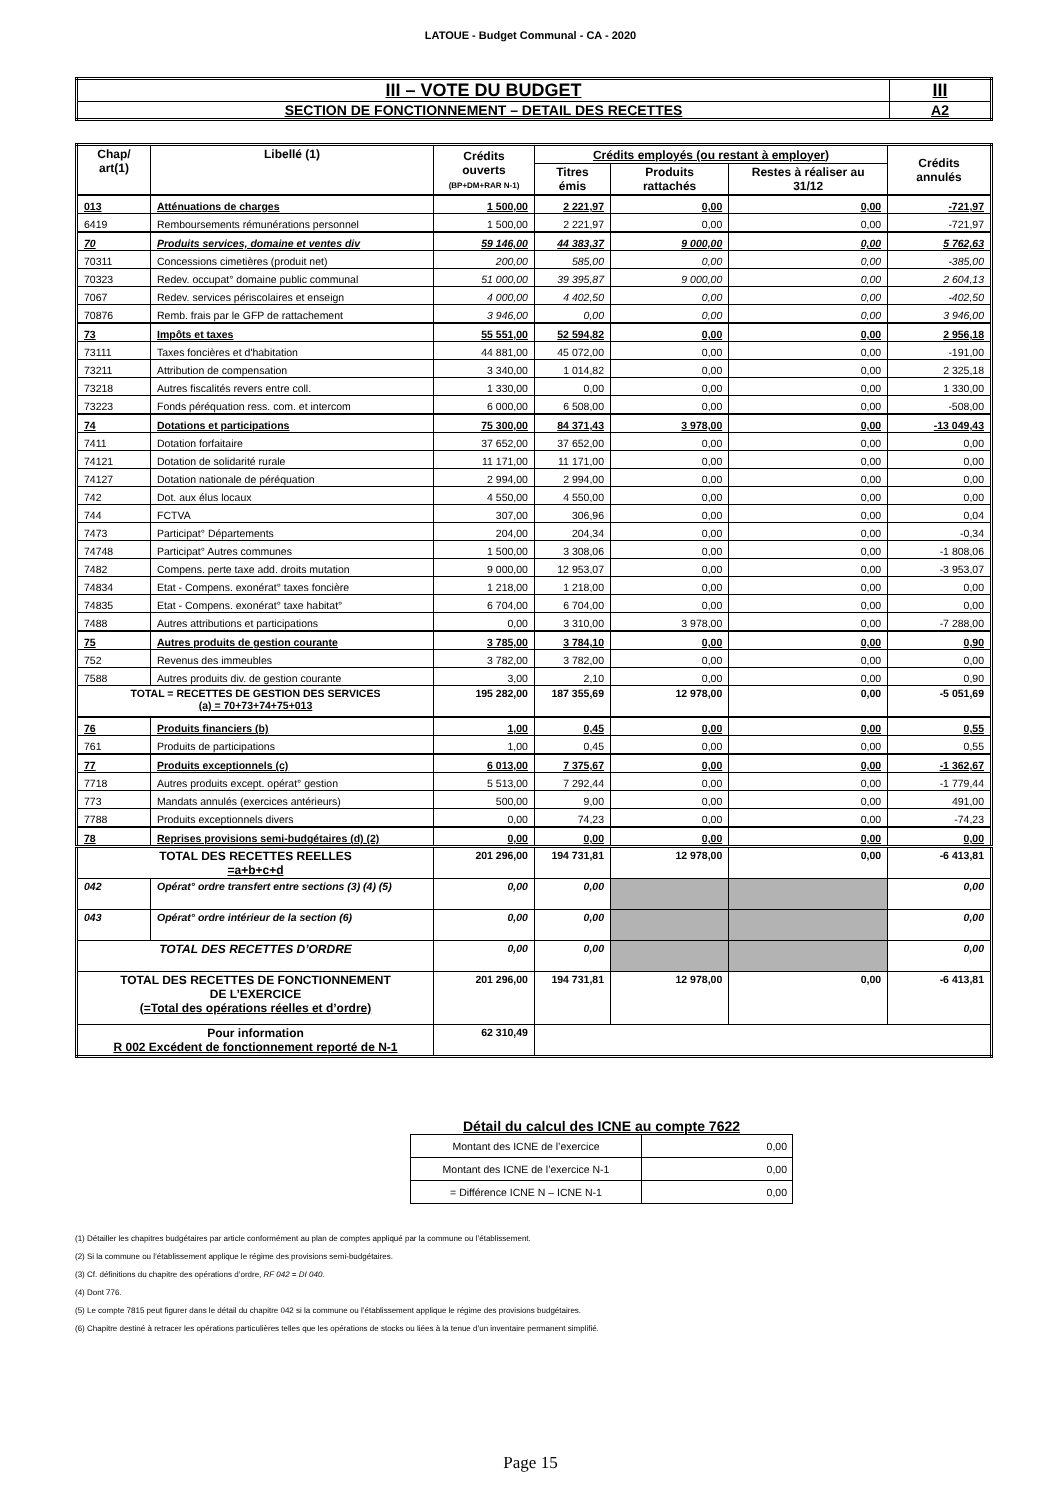LATOUE - Budget Communal - CA - 2020
| III – VOTE DU BUDGET | III |
| SECTION DE FONCTIONNEMENT – DETAIL DES RECETTES | A2 |
| Chap/ art(1) | Libellé (1) | Crédits ouverts (BP+DM+RAR N-1) | Crédits employés (ou restant à employer) | | | Crédits annulés |
| --- | --- | --- | --- | --- | --- | --- |
| | | | Titres émis | Produits rattachés | Restes à réaliser au 31/12 | |
| 013 | Atténuations de charges | 1 500,00 | 2 221,97 | 0,00 | 0,00 | -721,97 |
| 6419 | Remboursements rémunérations personnel | 1 500,00 | 2 221,97 | 0,00 | 0,00 | -721,97 |
| 70 | Produits services, domaine et ventes div | 59 146,00 | 44 383,37 | 9 000,00 | 0,00 | 5 762,63 |
| 70311 | Concessions cimetières (produit net) | 200,00 | 585,00 | 0,00 | 0,00 | -385,00 |
| 70323 | Redev. occupat° domaine public communal | 51 000,00 | 39 395,87 | 9 000,00 | 0,00 | 2 604,13 |
| 7067 | Redev. services périscolaires et enseign | 4 000,00 | 4 402,50 | 0,00 | 0,00 | -402,50 |
| 70876 | Remb. frais par le GFP de rattachement | 3 946,00 | 0,00 | 0,00 | 0,00 | 3 946,00 |
| 73 | Impôts et taxes | 55 551,00 | 52 594,82 | 0,00 | 0,00 | 2 956,18 |
| 73111 | Taxes foncières et d'habitation | 44 881,00 | 45 072,00 | 0,00 | 0,00 | -191,00 |
| 73211 | Attribution de compensation | 3 340,00 | 1 014,82 | 0,00 | 0,00 | 2 325,18 |
| 73218 | Autres fiscalités revers entre coll. | 1 330,00 | 0,00 | 0,00 | 0,00 | 1 330,00 |
| 73223 | Fonds péréquation ress. com. et intercom | 6 000,00 | 6 508,00 | 0,00 | 0,00 | -508,00 |
| 74 | Dotations et participations | 75 300,00 | 84 371,43 | 3 978,00 | 0,00 | -13 049,43 |
| 7411 | Dotation forfaitaire | 37 652,00 | 37 652,00 | 0,00 | 0,00 | 0,00 |
| 74121 | Dotation de solidarité rurale | 11 171,00 | 11 171,00 | 0,00 | 0,00 | 0,00 |
| 74127 | Dotation nationale de péréquation | 2 994,00 | 2 994,00 | 0,00 | 0,00 | 0,00 |
| 742 | Dot. aux élus locaux | 4 550,00 | 4 550,00 | 0,00 | 0,00 | 0,00 |
| 744 | FCTVA | 307,00 | 306,96 | 0,00 | 0,00 | 0,04 |
| 7473 | Participat° Départements | 204,00 | 204,34 | 0,00 | 0,00 | -0,34 |
| 74748 | Participat° Autres communes | 1 500,00 | 3 308,06 | 0,00 | 0,00 | -1 808,06 |
| 7482 | Compens. perte taxe add. droits mutation | 9 000,00 | 12 953,07 | 0,00 | 0,00 | -3 953,07 |
| 74834 | Etat - Compens. exonérat° taxes foncière | 1 218,00 | 1 218,00 | 0,00 | 0,00 | 0,00 |
| 74835 | Etat - Compens. exonérat° taxe habitat° | 6 704,00 | 6 704,00 | 0,00 | 0,00 | 0,00 |
| 7488 | Autres attributions et participations | 0,00 | 3 310,00 | 3 978,00 | 0,00 | -7 288,00 |
| 75 | Autres produits de gestion courante | 3 785,00 | 3 784,10 | 0,00 | 0,00 | 0,90 |
| 752 | Revenus des immeubles | 3 782,00 | 3 782,00 | 0,00 | 0,00 | 0,00 |
| 7588 | Autres produits div. de gestion courante | 3,00 | 2,10 | 0,00 | 0,00 | 0,90 |
| TOTAL = RECETTES DE GESTION DES SERVICES (a) = 70+73+74+75+013 | | 195 282,00 | 187 355,69 | 12 978,00 | 0,00 | -5 051,69 |
| 76 | Produits financiers (b) | 1,00 | 0,45 | 0,00 | 0,00 | 0,55 |
| 761 | Produits de participations | 1,00 | 0,45 | 0,00 | 0,00 | 0,55 |
| 77 | Produits exceptionnels (c) | 6 013,00 | 7 375,67 | 0,00 | 0,00 | -1 362,67 |
| 7718 | Autres produits except. opérat° gestion | 5 513,00 | 7 292,44 | 0,00 | 0,00 | -1 779,44 |
| 773 | Mandats annulés (exercices antérieurs) | 500,00 | 9,00 | 0,00 | 0,00 | 491,00 |
| 7788 | Produits exceptionnels divers | 0,00 | 74,23 | 0,00 | 0,00 | -74,23 |
| 78 | Reprises provisions semi-budgétaires (d) (2) | 0,00 | 0,00 | 0,00 | 0,00 | 0,00 |
| TOTAL DES RECETTES REELLES =a+b+c+d | | 201 296,00 | 194 731,81 | 12 978,00 | 0,00 | -6 413,81 |
| 042 | Opérat° ordre transfert entre sections (3) (4) (5) | 0,00 | 0,00 | | | 0,00 |
| 043 | Opérat° ordre intérieur de la section (6) | 0,00 | 0,00 | | | 0,00 |
| TOTAL DES RECETTES D’ORDRE | | 0,00 | 0,00 | | | 0,00 |
| TOTAL DES RECETTES DE FONCTIONNEMENT DE L’EXERCICE (=Total des opérations réelles et d’ordre) | | 201 296,00 | 194 731,81 | 12 978,00 | 0,00 | -6 413,81 |
| Pour information R 002 Excédent de fonctionnement reporté de N-1 | | 62 310,49 | | | | |
Détail du calcul des ICNE au compte 7622
| Montant des ICNE de l’exercice | 0,00 |
| Montant des ICNE de l’exercice N-1 | 0,00 |
| = Différence ICNE N – ICNE N-1 | 0,00 |
(1) Détailler les chapitres budgétaires par article conformément au plan de comptes appliqué par la commune ou l’établissement.
(2) Si la commune ou l’établissement applique le régime des provisions semi-budgétaires.
(3) Cf. définitions du chapitre des opérations d’ordre, RF 042 = DI 040.
(4) Dont 776.
(5) Le compte 7815 peut figurer dans le détail du chapitre 042 si la commune ou l’établissement applique le régime des provisions budgétaires.
(6) Chapitre destiné à retracer les opérations particulières telles que les opérations de stocks ou liées à la tenue d’un inventaire permanent simplifié.
Page 15